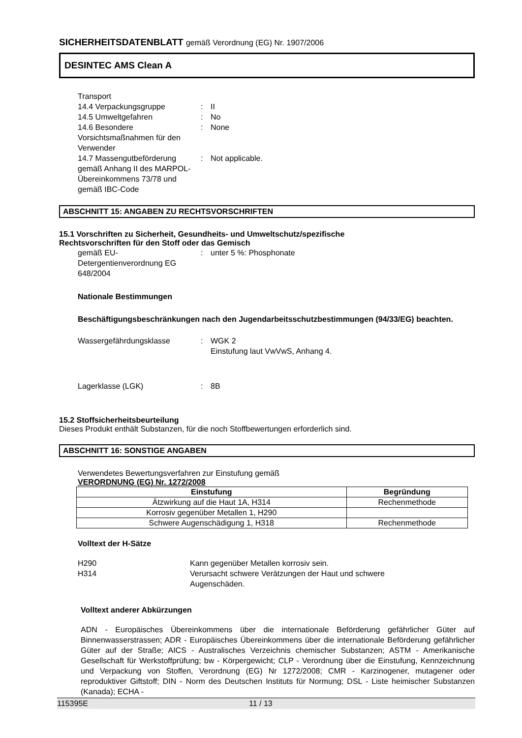SICHERHEITSDATENBLATT gemäß Verordnung (EG) Nr. 1907/2006
DESINTEC AMS Clean A
Transport
14.4 Verpackungsgruppe : II
14.5 Umweltgefahren : No
14.6 Besondere Vorsichtsmaßnahmen für den Verwender
: None
14.7 Massengutbeförderung gemäß Anhang II des MARPOL-Übereinkommens 73/78 und gemäß IBC-Code
: Not applicable.
ABSCHNITT 15: ANGABEN ZU RECHTSVORSCHRIFTEN
15.1 Vorschriften zu Sicherheit, Gesundheits- und Umweltschutz/spezifische
Rechtsvorschriften für den Stoff oder das Gemisch
gemäß EU-Detergentienverordnung EG 648/2004
: unter 5 %: Phosphonate
Nationale Bestimmungen
Beschäftigungsbeschränkungen nach den Jugendarbeitsschutzbestimmungen (94/33/EG) beachten.
Wassergefährdungsklasse : WGK 2
Einstufung laut VwVwS, Anhang 4.
Lagerklasse (LGK) : 8B
15.2 Stoffsicherheitsbeurteilung
Dieses Produkt enthält Substanzen, für die noch Stoffbewertungen erforderlich sind.
ABSCHNITT 16: SONSTIGE ANGABEN
Verwendetes Bewertungsverfahren zur Einstufung gemäß
VERORDNUNG (EG) Nr. 1272/2008
| Einstufung | Begründung |
| --- | --- |
| Ätzwirkung auf die Haut 1A, H314 | Rechenmethode |
| Korrosiv gegenüber Metallen 1, H290 | |
| Schwere Augenschädigung 1, H318 | Rechenmethode |
Volltext der H-Sätze
H290 Kann gegenüber Metallen korrosiv sein.
H314 Verursacht schwere Verätzungen der Haut und schwere
Augenschäden.
Volltext anderer Abkürzungen
ADN - Europäisches Übereinkommens über die internationale Beförderung gefährlicher Güter auf Binnenwasserstrassen; ADR - Europäisches Übereinkommens über die internationale Beförderung gefährlicher Güter auf der Straße; AICS - Australisches Verzeichnis chemischer Substanzen; ASTM - Amerikanische Gesellschaft für Werkstoffprüfung; bw - Körpergewicht; CLP - Verordnung über die Einstufung, Kennzeichnung und Verpackung von Stoffen, Verordnung (EG) Nr 1272/2008; CMR - Karzinogener, mutagener oder reproduktiver Giftstoff; DIN - Norm des Deutschen Instituts für Normung; DSL - Liste heimischer Substanzen (Kanada); ECHA -
115395E 11 / 13